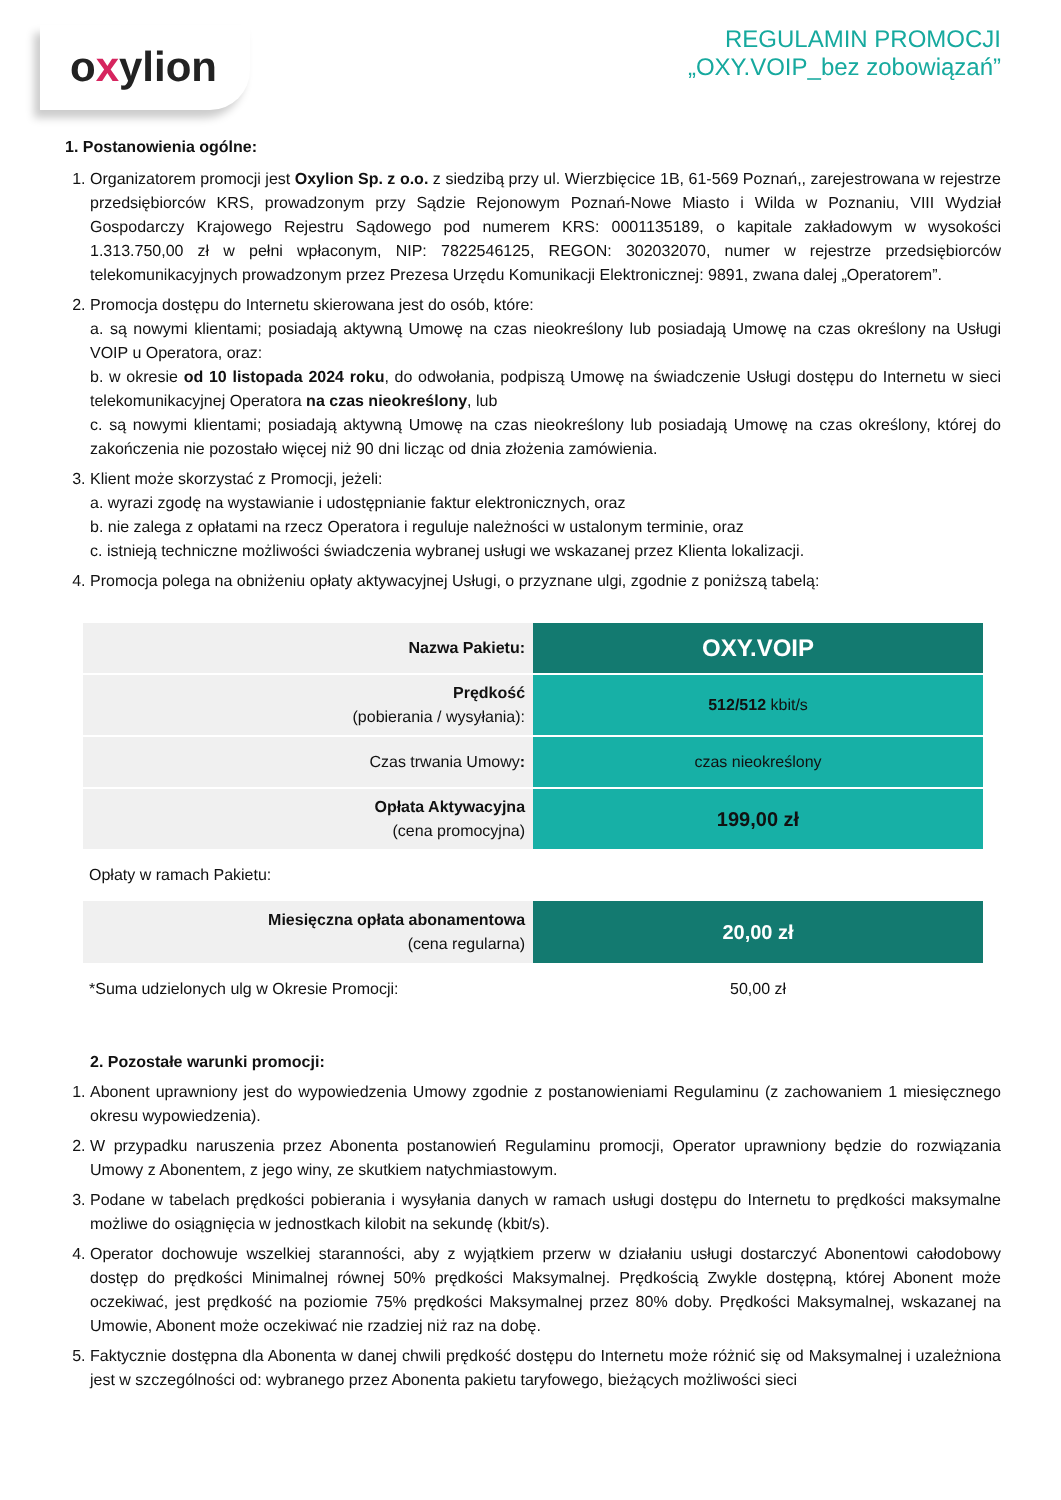oxylion
REGULAMIN PROMOCJI
„OXY.VOIP_bez zobowiązań”
1. Postanowienia ogólne:
1. Organizatorem promocji jest Oxylion Sp. z o.o. z siedzibą przy ul. Wierzbięcice 1B, 61-569 Poznań,, zarejestrowana w rejestrze przedsiębiorców KRS, prowadzonym przy Sądzie Rejonowym Poznań-Nowe Miasto i Wilda w Poznaniu, VIII Wydział Gospodarczy Krajowego Rejestru Sądowego pod numerem KRS: 0001135189, o kapitale zakładowym w wysokości 1.313.750,00 zł w pełni wpłaconym, NIP: 7822546125, REGON: 302032070, numer w rejestrze przedsiębiorców telekomunikacyjnych prowadzonym przez Prezesa Urzędu Komunikacji Elektronicznej: 9891, zwana dalej „Operatorem”.
2. Promocja dostępu do Internetu skierowana jest do osób, które:
a. są nowymi klientami; posiadają aktywną Umowę na czas nieokreślony lub posiadają Umowę na czas określony na Usługi VOIP u Operatora, oraz:
b. w okresie od 10 listopada 2024 roku, do odwołania, podpiszą Umowę na świadczenie Usługi dostępu do Internetu w sieci telekomunikacyjnej Operatora na czas nieokreślony, lub
c. są nowymi klientami; posiadają aktywną Umowę na czas nieokreślony lub posiadają Umowę na czas określony, której do zakończenia nie pozostało więcej niż 90 dni licząc od dnia złożenia zamówienia.
3. Klient może skorzystać z Promocji, jeżeli:
a. wyrazi zgodę na wystawianie i udostępnianie faktur elektronicznych, oraz
b. nie zalega z opłatami na rzecz Operatora i reguluje należności w ustalonym terminie, oraz
c. istnieją techniczne możliwości świadczenia wybranej usługi we wskazanej przez Klienta lokalizacji.
4. Promocja polega na obniżeniu opłaty aktywacyjnej Usługi, o przyznane ulgi, zgodnie z poniższą tabelą:
| Nazwa Pakietu: | OXY.VOIP |
| Prędkość (pobierania / wysyłania): | 512/512 kbit/s |
| Czas trwania Umowy : | czas nieokreślony |
| Opłata Aktywacyjna (cena promocyjna) | 199,00 zł |
| Opłaty w ramach Pakietu: | |
| Miesięczna opłata abonamentowa (cena regularna) | 20,00 zł |
| *Suma udzielonych ulg w Okresie Promocji: | 50,00 zł |
2. Pozostałe warunki promocji:
1. Abonent uprawniony jest do wypowiedzenia Umowy zgodnie z postanowieniami Regulaminu (z zachowaniem 1 miesięcznego okresu wypowiedzenia).
2. W przypadku naruszenia przez Abonenta postanowień Regulaminu promocji, Operator uprawniony będzie do rozwiązania Umowy z Abonentem, z jego winy, ze skutkiem natychmiastowym.
3. Podane w tabelach prędkości pobierania i wysyłania danych w ramach usługi dostępu do Internetu to prędkości maksymalne możliwe do osiągnięcia w jednostkach kilobit na sekundę (kbit/s).
4. Operator dochowuje wszelkiej staranności, aby z wyjątkiem przerw w działaniu usługi dostarczyć Abonentowi całodobowy dostęp do prędkości Minimalnej równej 50% prędkości Maksymalnej. Prędkością Zwykle dostępną, której Abonent może oczekiwać, jest prędkość na poziomie 75% prędkości Maksymalnej przez 80% doby. Prędkości Maksymalnej, wskazanej na Umowie, Abonent może oczekiwać nie rzadziej niż raz na dobę.
5. Faktycznie dostępna dla Abonenta w danej chwili prędkość dostępu do Internetu może różnić się od Maksymalnej i uzależniona jest w szczególności od: wybranego przez Abonenta pakietu taryfowego, bieżących możliwości sieci